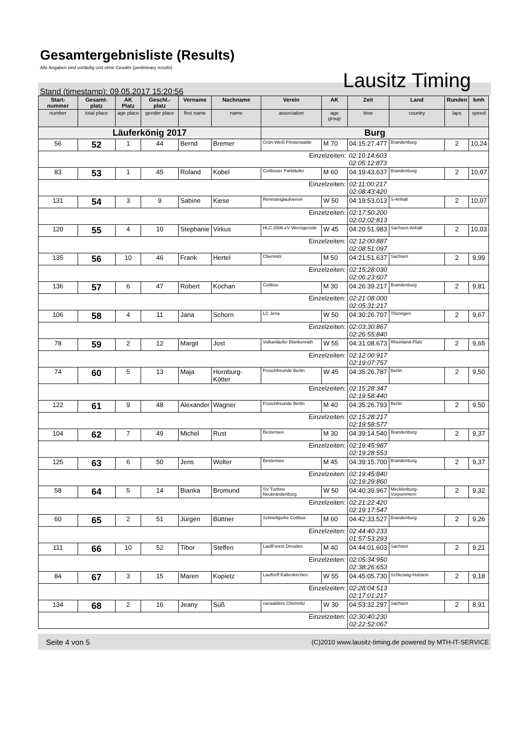Gesamtergebnisliste (Results)
Alle Angaben sind vorläufig und ohne Gewähr (preliminary results)
Lausitz Timing
Stand (timestamp): 09.05.2017 15:20:56
| Start-nummer | Gesamt-platz | AK Platz | Geschl.-platz | Vorname | Nachname | Verein | AK | Zeit | Land | Runden | kmh |
| --- | --- | --- | --- | --- | --- | --- | --- | --- | --- | --- | --- |
| number | total place | age place | gender place | first name | name | association | age group | time | country | laps | speed |
| Läuferkönig 2017 | | | | | | Burg | | | | | |
| 56 | 52 | 1 | 44 | Bernd | Bremer | Grün-Weiß Finsterwalde | M 70 | 04:15:27.477 | Brandenburg | 2 | 10,24 |
| Einzelzeiten: | | | | | | | | 02:10:14:603 02:05:12:873 | | | |
| 83 | 53 | 1 | 45 | Roland | Kobel | Cottbuser Parkläufer | M 60 | 04:19:43.637 | Brandenburg | 2 | 10,07 |
| Einzelzeiten: | | | | | | | | 02:11:00:217 02:08:43:420 | | | |
| 131 | 54 | 3 | 9 | Sabine | Kiese | Rennsteiglaufverein | W 50 | 04:19:53.013 | S-Anhalt | 2 | 10,07 |
| Einzelzeiten: | | | | | | | | 02:17:50:200 02:02:02:813 | | | |
| 120 | 55 | 4 | 10 | Stephanie | Virkus | HLC 2006 eV Wernigerode | W 45 | 04:20:51.983 | Sachsen-Anhalt | 2 | 10,03 |
| Einzelzeiten: | | | | | | | | 02:12:00:887 02:08:51:097 | | | |
| 135 | 56 | 10 | 46 | Frank | Hertel | Chemnitz | M 50 | 04:21:51.637 | Sachsen | 2 | 9,99 |
| Einzelzeiten: | | | | | | | | 02:15:28:030 02:06:23:607 | | | |
| 136 | 57 | 6 | 47 | Robert | Kochan | Cottbus | M 30 | 04:26:39.217 | Brandenburg | 2 | 9,81 |
| Einzelzeiten: | | | | | | | | 02:21:08:000 02:05:31:217 | | | |
| 106 | 58 | 4 | 11 | Jana | Schorn | LC Jena | W 50 | 04:30:26.707 | Thüringen | 2 | 9,67 |
| Einzelzeiten: | | | | | | | | 02:03:30:867 02:26:55:840 | | | |
| 78 | 59 | 2 | 12 | Margit | Jost | Vulkanläufer Blankenrath | W 55 | 04:31:08.673 | Rheinland-Pfalz | 2 | 9,65 |
| Einzelzeiten: | | | | | | | | 02:12:00:917 02:19:07:757 | | | |
| 74 | 60 | 5 | 13 | Maja | Hornburg-Kötter | Froschfreunde Berlin | W 45 | 04:35:26.787 | Berlin | 2 | 9,50 |
| Einzelzeiten: | | | | | | | | 02:15:28:347 02:19:58:440 | | | |
| 122 | 61 | 9 | 48 | Alexander | Wagner | Froschfreunde Berlin | M 40 | 04:35:26.793 | Berlin | 2 | 9,50 |
| Einzelzeiten: | | | | | | | | 02:15:28:217 02:19:58:577 | | | |
| 104 | 62 | 7 | 49 | Michel | Rust | Bestensee | M 30 | 04:39:14.540 | Brandenburg | 2 | 9,37 |
| Einzelzeiten: | | | | | | | | 02:19:45:987 02:19:28:553 | | | |
| 125 | 63 | 6 | 50 | Jens | Wolter | Bestensee | M 45 | 04:39:15.700 | Brandenburg | 2 | 9,37 |
| Einzelzeiten: | | | | | | | | 02:19:45:840 02:19:29:860 | | | |
| 58 | 64 | 5 | 14 | Bianka | Bromund | SV Turbine Neubrandenburg | W 50 | 04:40:39.967 | Mecklenburg-Vorpommern | 2 | 9,32 |
| Einzelzeiten: | | | | | | | | 02:21:22:420 02:19:17:547 | | | |
| 60 | 65 | 2 | 51 | Jürgen | Büttner | Schnellgurke Cottbus | M 60 | 04:42:33.527 | Brandenburg | 2 | 9,26 |
| Einzelzeiten: | | | | | | | | 02:44:40:233 01:57:53:293 | | | |
| 111 | 66 | 10 | 52 | Tibor | Steffen | LaufForest Dresden | M 40 | 04:44:01.603 | Sachsen | 2 | 9,21 |
| Einzelzeiten: | | | | | | | | 02:05:34:950 02:38:26:653 | | | |
| 84 | 67 | 3 | 15 | Maren | Kopietz | Lauftreff Kaltenkirchen | W 55 | 04:45:05.730 | Schleswig-Holstein | 2 | 9,18 |
| Einzelzeiten: | | | | | | | | 02:28:04:513 02:17:01:217 | | | |
| 134 | 68 | 2 | 16 | Jeany | Süß | ruewalders Chemnitz | W 30 | 04:53:32.297 | Sachsen | 2 | 8,91 |
| Einzelzeiten: | | | | | | | | 02:30:40:230 02:22:52:067 | | | |
Seite 4 von 5 (C)2010 www.lausitz-timing.de powered by MTH-IT-SERVICE